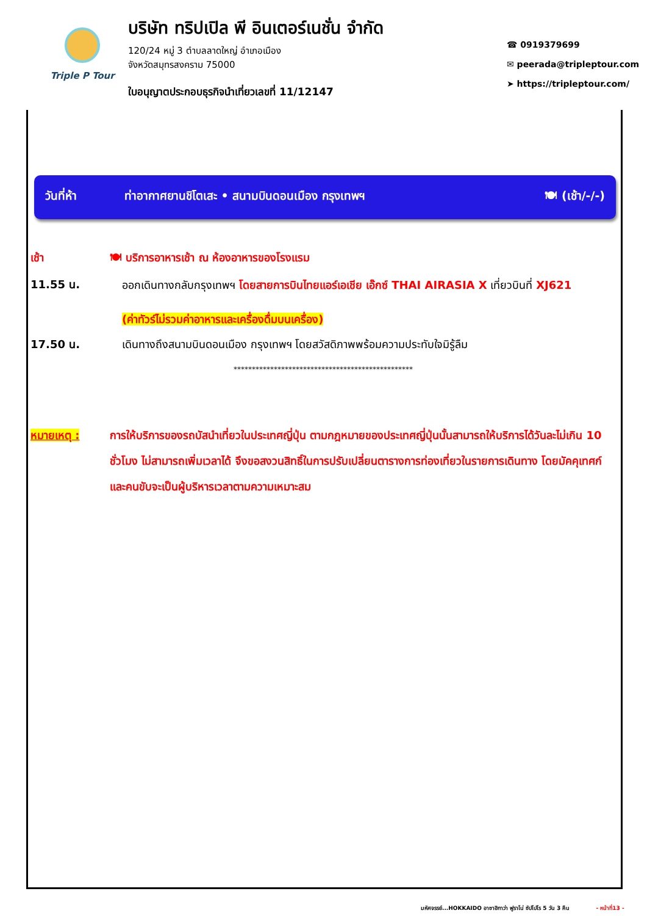Triple P Tour
บริษัท ทริปเปิล พี อินเตอร์เนชั่น จำกัด
120/24 หมู่ 3 ตำบลลาดใหญ่ อำเภอเมือง
จังหวัดสมุทรสงคราม 75000
ใบอนุญาตประกอบธุรกิจนำเที่ยวเลขที่ 11/12147
☎ 0919379699
✉ peerada@tripleptour.com
➤ https://tripleptour.com/
วันที่ห้า ท่าอากาศยานชิโตเสะ • สนามบินดอนเมือง กรุงเทพฯ 🍽 (เช้า/-/-)
เช้า 🍽 บริการอาหารเช้า ณ ห้องอาหารของโรงแรม
11.55 น.
ออกเดินทางกลับกรุงเทพฯ โดยสายการบินไทยแอร์เอเชีย เอ๊กซ์ THAI AIRASIA X เที่ยวบินที่ XJ621
(ค่าทัวร์ไม่รวมค่าอาหารและเครื่องดื่มบนเครื่อง)
17.50 น. เดินทางถึงสนามบินดอนเมือง กรุงเทพฯ โดยสวัสดิภาพพร้อมความประทับใจมิรู้ลืม
*************************************************
หมายเหตุ : การให้บริการของรถบัสนำเที่ยวในประเทศญี่ปุ่น ตามกฎหมายของประเทศญี่ปุ่นนั้นสามารถให้บริการได้วันละไม่เกิน 10 ชั่วโมง ไม่สามารถเพิ่มเวลาได้ จึงขอสงวนสิทธิ์ในการปรับเปลี่ยนตารางการท่องเที่ยวในรายการเดินทาง โดยมัคคุเทศก์และคนขับจะเป็นผู้บริหารเวลาตามความเหมาะสม
มหัศจรรย์...HOKKAIDO อาซาฮิกาว่า ฟูราโน่ ซัปโปโร 5 วัน 3 คืน - หน้าที่13 -